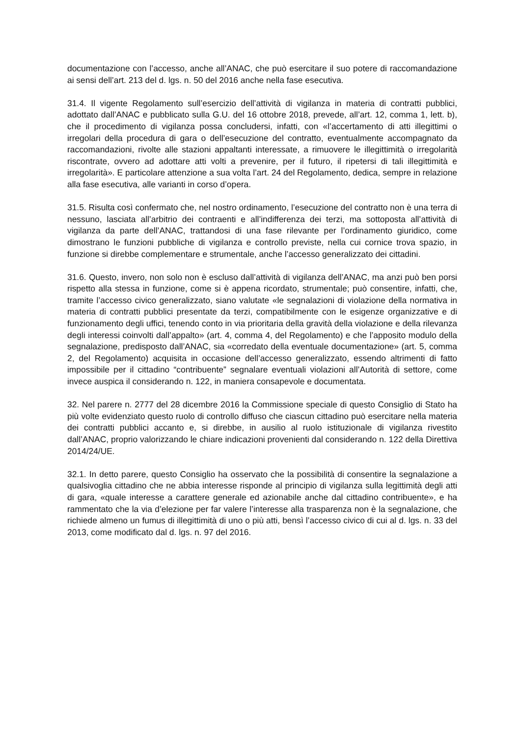documentazione con l’accesso, anche all’ANAC, che può esercitare il suo potere di raccomandazione ai sensi dell’art. 213 del d. lgs. n. 50 del 2016 anche nella fase esecutiva.
31.4. Il vigente Regolamento sull’esercizio dell’attività di vigilanza in materia di contratti pubblici, adottato dall’ANAC e pubblicato sulla G.U. del 16 ottobre 2018, prevede, all’art. 12, comma 1, lett. b), che il procedimento di vigilanza possa concludersi, infatti, con «l’accertamento di atti illegittimi o irregolari della procedura di gara o dell’esecuzione del contratto, eventualmente accompagnato da raccomandazioni, rivolte alle stazioni appaltanti interessate, a rimuovere le illegittimità o irregolarità riscontrate, ovvero ad adottare atti volti a prevenire, per il futuro, il ripetersi di tali illegittimità e irregolarità». E particolare attenzione a sua volta l’art. 24 del Regolamento, dedica, sempre in relazione alla fase esecutiva, alle varianti in corso d’opera.
31.5. Risulta così confermato che, nel nostro ordinamento, l’esecuzione del contratto non è una terra di nessuno, lasciata all’arbitrio dei contraenti e all’indifferenza dei terzi, ma sottoposta all’attività di vigilanza da parte dell’ANAC, trattandosi di una fase rilevante per l’ordinamento giuridico, come dimostrano le funzioni pubbliche di vigilanza e controllo previste, nella cui cornice trova spazio, in funzione si direbbe complementare e strumentale, anche l’accesso generalizzato dei cittadini.
31.6. Questo, invero, non solo non è escluso dall’attività di vigilanza dell’ANAC, ma anzi può ben porsi rispetto alla stessa in funzione, come si è appena ricordato, strumentale; può consentire, infatti, che, tramite l’accesso civico generalizzato, siano valutate «le segnalazioni di violazione della normativa in materia di contratti pubblici presentate da terzi, compatibilmente con le esigenze organizzative e di funzionamento degli uffici, tenendo conto in via prioritaria della gravità della violazione e della rilevanza degli interessi coinvolti dall’appalto» (art. 4, comma 4, del Regolamento) e che l’apposito modulo della segnalazione, predisposto dall’ANAC, sia «corredato della eventuale documentazione» (art. 5, comma 2, del Regolamento) acquisita in occasione dell’accesso generalizzato, essendo altrimenti di fatto impossibile per il cittadino “contribuente” segnalare eventuali violazioni all’Autorità di settore, come invece auspica il considerando n. 122, in maniera consapevole e documentata.
32. Nel parere n. 2777 del 28 dicembre 2016 la Commissione speciale di questo Consiglio di Stato ha più volte evidenziato questo ruolo di controllo diffuso che ciascun cittadino può esercitare nella materia dei contratti pubblici accanto e, si direbbe, in ausilio al ruolo istituzionale di vigilanza rivestito dall’ANAC, proprio valorizzando le chiare indicazioni provenienti dal considerando n. 122 della Direttiva 2014/24/UE.
32.1. In detto parere, questo Consiglio ha osservato che la possibilità di consentire la segnalazione a qualsivoglia cittadino che ne abbia interesse risponde al principio di vigilanza sulla legittimità degli atti di gara, «quale interesse a carattere generale ed azionabile anche dal cittadino contribuente», e ha rammentato che la via d’elezione per far valere l’interesse alla trasparenza non è la segnalazione, che richiede almeno un fumus di illegittimità di uno o più atti, bensì l’accesso civico di cui al d. lgs. n. 33 del 2013, come modificato dal d. lgs. n. 97 del 2016.